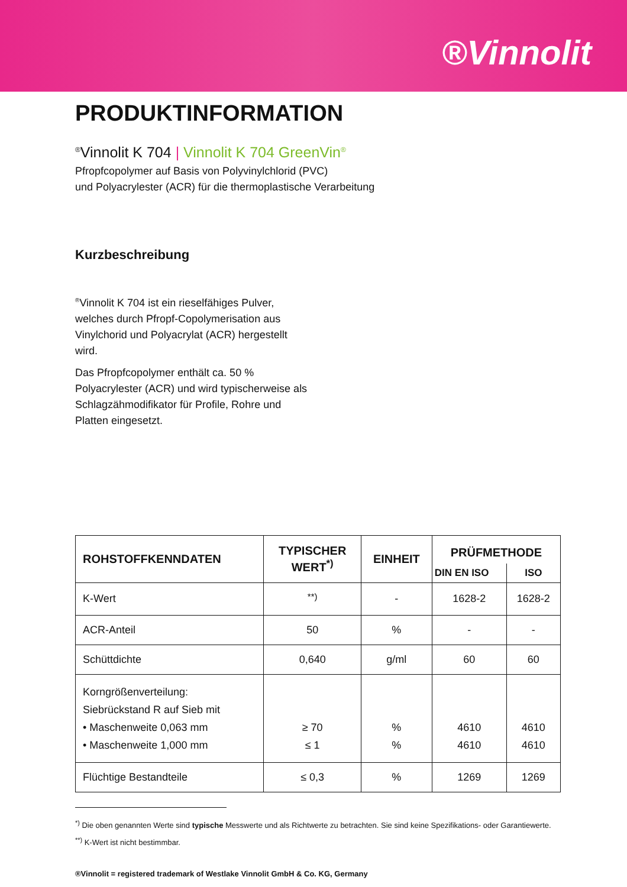®Vinnolit
PRODUKTINFORMATION
<sup>®</sup>Vinnolit K 704 | Vinnolit K 704 GreenVin<sup>®</sup>
Pfropfcopolymer auf Basis von Polyvinylchlorid (PVC)
und Polyacrylester (ACR) für die thermoplastische Verarbeitung
Kurzbeschreibung
<sup>®</sup>Vinnolit K 704 ist ein rieselfähiges Pulver, welches durch Pfropf-Copolymerisation aus Vinylchorid und Polyacrylat (ACR) hergestellt wird.
Das Pfropfcopolymer enthält ca. 50 % Polyacrylester (ACR) und wird typischerweise als Schlagzähmodifikator für Profile, Rohre und Platten eingesetzt.
| ROHSTOFFKENNDATEN | TYPISCHER WERT<sup>*)</sup> | EINHEIT | PRÜFMETHODE | |
| --- | --- | --- | --- | --- |
| | | | DIN EN ISO | ISO |
| K-Wert | <sup>**)</sup> | - | 1628-2 | 1628-2 |
| ACR-Anteil | 50 | % | - | - |
| Schüttdichte | 0,640 | g/ml | 60 | 60 |
| Korngrößenverteilung: Siebrückstand R auf Sieb mit • Maschenweite 0,063 mm • Maschenweite 1,000 mm | ≥ 70 ≤ 1 | % % | 4610 4610 | 4610 4610 |
| Flüchtige Bestandteile | ≤ 0,3 | % | 1269 | 1269 |
<sup>*)</sup> Die oben genannten Werte sind typische Messwerte und als Richtwerte zu betrachten. Sie sind keine Spezifikations- oder Garantiewerte.
<sup>**)</sup> K-Wert ist nicht bestimmbar.
®Vinnolit = registered trademark of Westlake Vinnolit GmbH & Co. KG, Germany